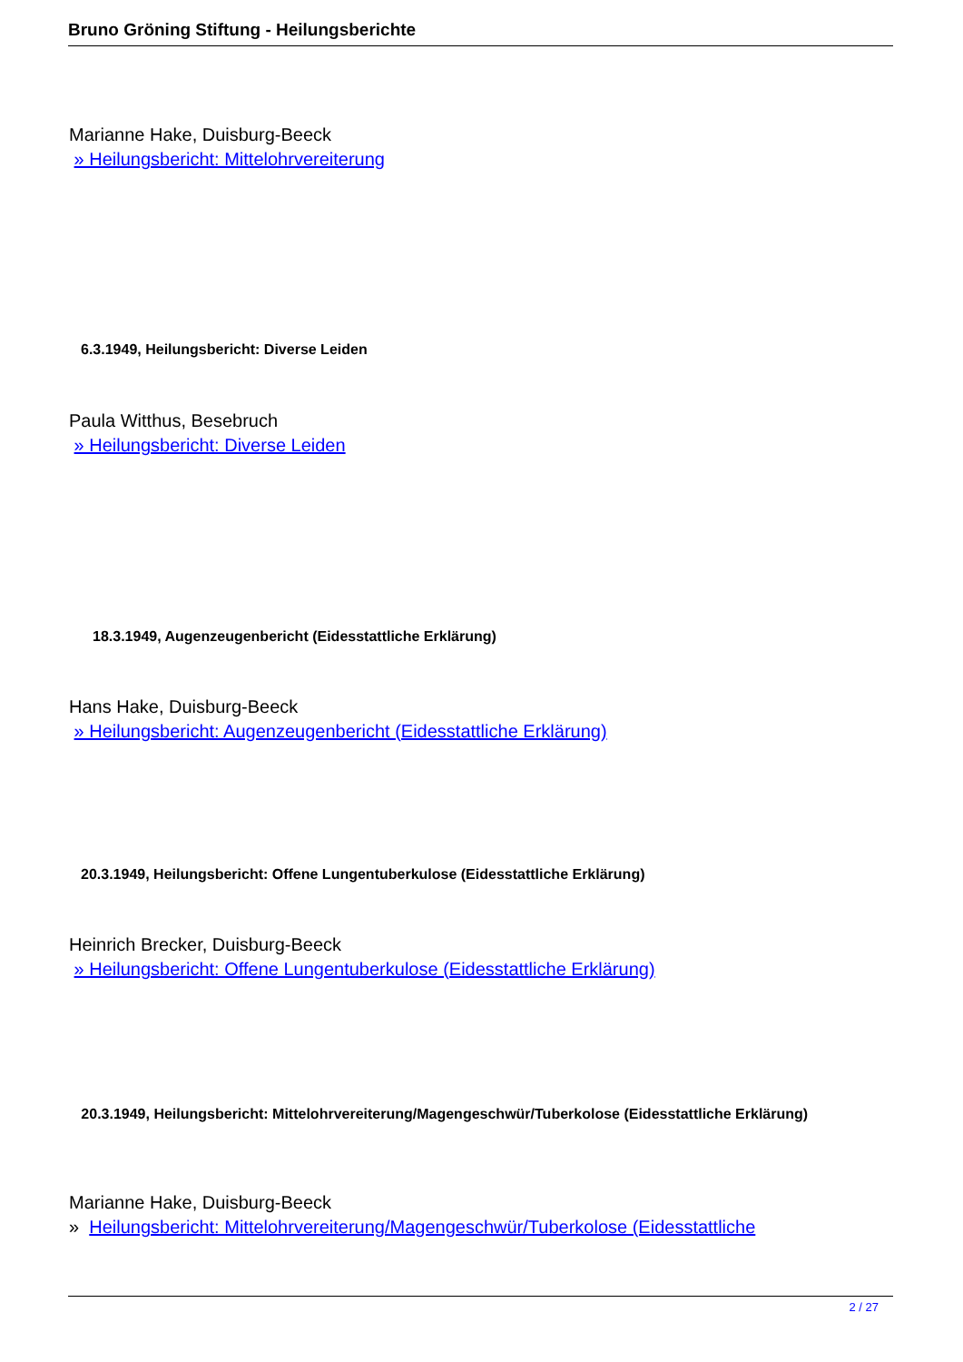Bruno Gröning Stiftung - Heilungsberichte
Marianne Hake, Duisburg-Beeck
» Heilungsbericht: Mittelohrvereiterung
6.3.1949, Heilungsbericht: Diverse Leiden
Paula Witthus, Besebruch
» Heilungsbericht: Diverse Leiden
18.3.1949, Augenzeugenbericht (Eidesstattliche Erklärung)
Hans Hake, Duisburg-Beeck
» Heilungsbericht: Augenzeugenbericht (Eidesstattliche Erklärung)
20.3.1949, Heilungsbericht: Offene Lungentuberkulose (Eidesstattliche Erklärung)
Heinrich Brecker, Duisburg-Beeck
» Heilungsbericht: Offene Lungentuberkulose (Eidesstattliche Erklärung)
20.3.1949, Heilungsbericht: Mittelohrvereiterung/Magengeschwür/Tuberkolose (Eidesstattliche Erklärung)
Marianne Hake, Duisburg-Beeck
» Heilungsbericht: Mittelohrvereiterung/Magengeschwür/Tuberkolose (Eidesstattliche
2 / 27